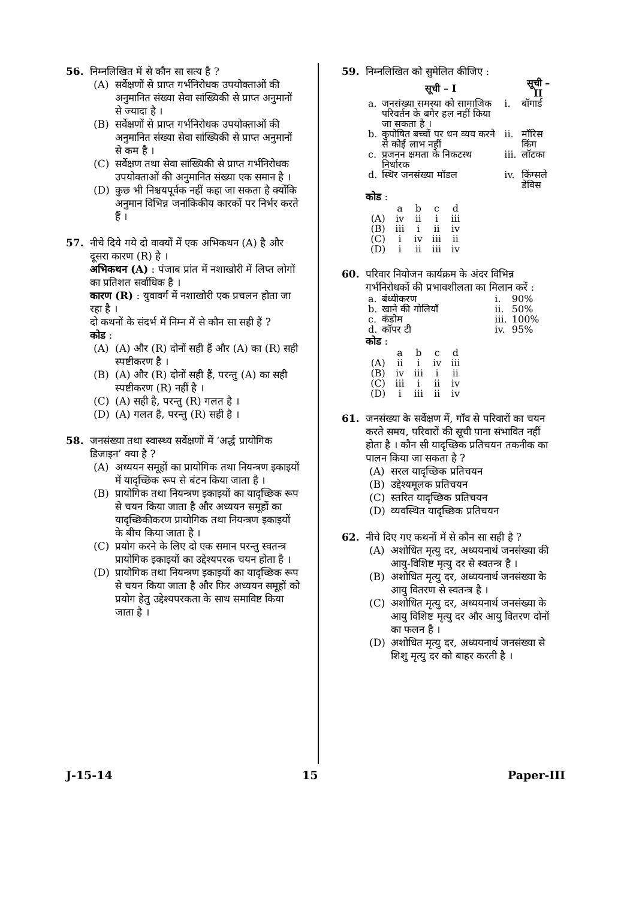56. निम्नलिखित में से कौन सा सत्य है ?
(A) सर्वेक्षणों से प्राप्त गर्भनिरोधक उपयोक्ताओं की अनुमानित संख्या सेवा सांख्यिकी से प्राप्त अनुमानों से ज्यादा है ।
(B) सर्वेक्षणों से प्राप्त गर्भनिरोधक उपयोक्ताओं की अनुमानित संख्या सेवा सांख्यिकी से प्राप्त अनुमानों से कम है ।
(C) सर्वेक्षण तथा सेवा सांख्यिकी से प्राप्त गर्भनिरोधक उपयोक्ताओं की अनुमानित संख्या एक समान है ।
(D) कुछ भी निश्चयपूर्वक नहीं कहा जा सकता है क्योंकि अनुमान विभिन्न जनांकिकीय कारकों पर निर्भर करते हैं ।
57. नीचे दिये गये दो वाक्यों में एक अभिकथन (A) है और दूसरा कारण (R) है ।
अभिकथन (A) : पंजाब प्रांत में नशाखोरी में लिप्त लोगों का प्रतिशत सर्वाधिक है ।
कारण (R) : युवावर्ग में नशाखोरी एक प्रचलन होता जा रहा है ।
दो कथनों के संदर्भ में निम्न में से कौन सा सही हैं ?
कोड :
(A) (A) और (R) दोनों सही हैं और (A) का (R) सही स्पष्टीकरण है ।
(B) (A) और (R) दोनों सही हैं, परन्तु (A) का सही स्पष्टीकरण (R) नहीं है ।
(C) (A) सही है, परन्तु (R) गलत है ।
(D) (A) गलत है, परन्तु (R) सही है ।
58. जनसंख्या तथा स्वास्थ्य सर्वेक्षणों में ‘अर्द्ध प्रायोगिक डिजाइन’ क्या है ?
(A) अध्ययन समूहों का प्रायोगिक तथा नियन्त्रण इकाइयों में यादृच्छिक रूप से बंटन किया जाता है ।
(B) प्रायोगिक तथा नियन्त्रण इकाइयों का यादृच्छिक रूप से चयन किया जाता है और अध्ययन समूहों का यादृच्छिकीकरण प्रायोगिक तथा नियन्त्रण इकाइयों के बीच किया जाता है ।
(C) प्रयोग करने के लिए दो एक समान परन्तु स्वतन्त्र प्रायोगिक इकाइयों का उद्देश्यपरक चयन होता है ।
(D) प्रायोगिक तथा नियन्त्रण इकाइयों का यादृच्छिक रूप से चयन किया जाता है और फिर अध्ययन समूहों को प्रयोग हेतु उद्देश्यपरकता के साथ समाविष्ट किया जाता है ।
59. निम्नलिखित को सुमेलित कीजिए :
| | सूची – I | | सूची – II |
| --- | --- | --- | --- |
| a. | जनसंख्या समस्या को सामाजिक परिवर्तन के बगैर हल नहीं किया जा सकता है । | i. | बॉगार्ड |
| b. | कुपोषित बच्चों पर धन व्यय करने से कोई लाभ नहीं | ii. | मॉरिस किंग |
| c. | प्रजनन क्षमता के निकटस्थ निर्धारक | iii. | लॉटका |
| d. | स्थिर जनसंख्या मॉडल | iv. | किंग्सले डेविस |
कोड :
| | a | b | c | d |
| (A) | iv | ii | i | iii |
| (B) | iii | i | ii | iv |
| (C) | i | iv | iii | ii |
| (D) | i | ii | iii | iv |
60. परिवार नियोजन कार्यक्रम के अंदर विभिन्न गर्भनिरोधकों की प्रभावशीलता का मिलान करें :
| a. | बंध्यीकरण | i. | 90% |
| b. | खाने की गोलियाँ | ii. | 50% |
| c. | कंडोम | iii. | 100% |
| d. | कॉपर टी | iv. | 95% |
कोड :
| | a | b | c | d |
| (A) | ii | i | iv | iii |
| (B) | iv | iii | i | ii |
| (C) | iii | i | ii | iv |
| (D) | i | iii | ii | iv |
61. जनसंख्या के सर्वेक्षण में, गाँव से परिवारों का चयन करते समय, परिवारों की सूची पाना संभावित नहीं होता है । कौन सी यादृच्छिक प्रतिचयन तकनीक का पालन किया जा सकता है ?
(A) सरल यादृच्छिक प्रतिचयन
(B) उद्देश्यमूलक प्रतिचयन
(C) स्तरित यादृच्छिक प्रतिचयन
(D) व्यवस्थित यादृच्छिक प्रतिचयन
62. नीचे दिए गए कथनों में से कौन सा सही है ?
(A) अशोधित मृत्यु दर, अध्ययनार्थ जनसंख्या की आयु-विशिष्ट मृत्यु दर से स्वतन्त्र है ।
(B) अशोधित मृत्यु दर, अध्ययनार्थ जनसंख्या के आयु वितरण से स्वतन्त्र है ।
(C) अशोधित मृत्यु दर, अध्ययनार्थ जनसंख्या के आयु विशिष्ट मृत्यु दर और आयु वितरण दोनों का फलन है ।
(D) अशोधित मृत्यु दर, अध्ययनार्थ जनसंख्या से शिशु मृत्यु दर को बाहर करती है ।
J-15-14 15 Paper-III